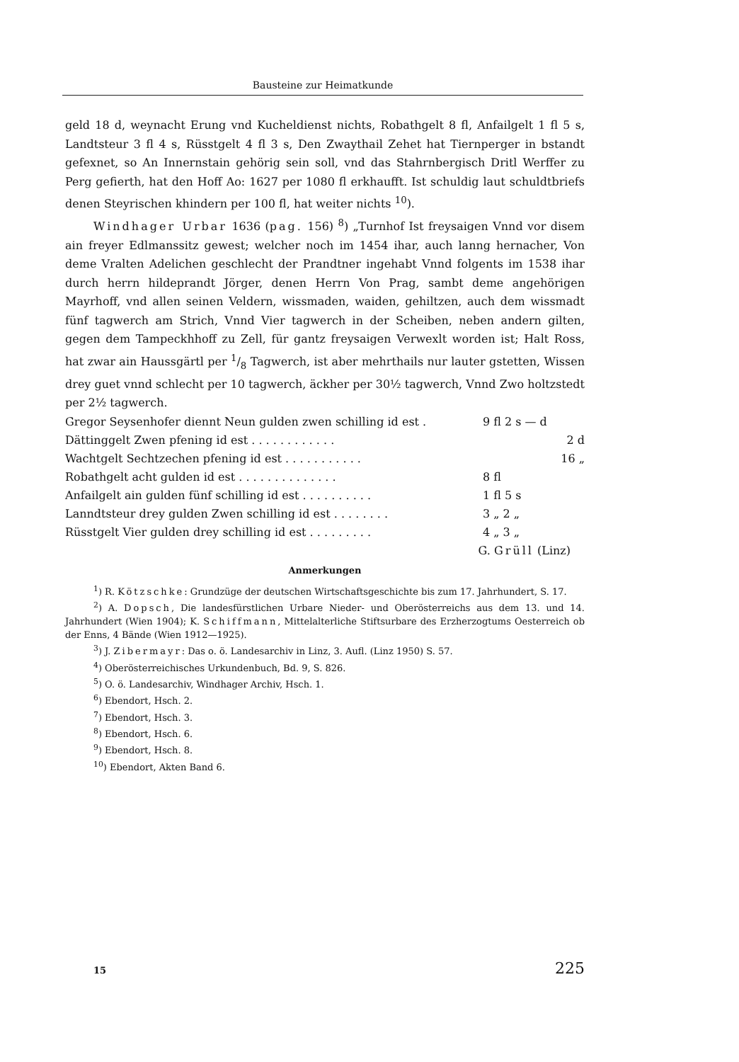Bausteine zur Heimatkunde
geld 18 d, weynacht Erung vnd Kucheldienst nichts, Robathgelt 8 fl, Anfailgelt 1 fl 5 s, Landtsteur 3 fl 4 s, Rüsstgelt 4 fl 3 s, Den Zwaythail Zehet hat Tiernperger in bstandt gefexnet, so An Innernstain gehörig sein soll, vnd das Stahrnbergisch Dritl Werffer zu Perg gefierth, hat den Hoff Ao: 1627 per 1080 fl erkhaufft. Ist schuldig laut schuldtbriefs denen Steyrischen khindern per 100 fl, hat weiter nichts <sup>10</sup>).
Windhager Urbar 1636 (pag. 156) <sup>8</sup>) „Turnhof Ist freysaigen Vnnd vor disem ain freyer Edlmanssitz gewest; welcher noch im 1454 ihar, auch lanng hernacher, Von deme Vralten Adelichen geschlecht der Prandtner ingehabt Vnnd folgents im 1538 ihar durch herrn hildeprandt Jörger, denen Herrn Von Prag, sambt deme angehörigen Mayrhoff, vnd allen seinen Veldern, wissmaden, waiden, gehiltzen, auch dem wissmadt fünf tagwerch am Strich, Vnnd Vier tagwerch in der Scheiben, neben andern gilten, gegen dem Tampeckhhoff zu Zell, für gantz freysaigen Verwexlt worden ist; Halt Ross, hat zwar ain Haussgärtl per 1/8 Tagwerch, ist aber mehrthails nur lauter gstetten, Wissen drey guet vnnd schlecht per 10 tagwerch, äckher per 30½ tagwerch, Vnnd Zwo holtzstedt per 2½ tagwerch.
| Gregor Seysenhofer diennt Neun gulden zwen schilling id est . | 9 fl 2 s — d | |
| Dättinggelt Zwen pfening id est . . . . . . . . . . . . | | 2 d |
| Wachtgelt Sechtzechen pfening id est . . . . . . . . . . . | | 16 „ |
| Robathgelt acht gulden id est . . . . . . . . . . . . . . | 8 fl | |
| Anfailgelt ain gulden fünf schilling id est . . . . . . . . . . | 1 fl 5 s | |
| Lanndtsteur drey gulden Zwen schilling id est . . . . . . . . | 3 „ 2 „ | |
| Rüsstgelt Vier gulden drey schilling id est . . . . . . . . . | 4 „ 3 „ | |
G. Grüll (Linz)
Anmerkungen
<sup>1</sup>) R. Kötzschke: Grundzüge der deutschen Wirtschaftsgeschichte bis zum 17. Jahrhundert, S. 17.
<sup>2</sup>) A. Dopsch, Die landesfürstlichen Urbare Nieder- und Oberösterreichs aus dem 13. und 14. Jahrhundert (Wien 1904); K. Schiffmann, Mittelalterliche Stiftsurbare des Erzherzogtums Oesterreich ob der Enns, 4 Bände (Wien 1912—1925).
<sup>3</sup>) J. Zibermayr: Das o. ö. Landesarchiv in Linz, 3. Aufl. (Linz 1950) S. 57.
<sup>4</sup>) Oberösterreichisches Urkundenbuch, Bd. 9, S. 826.
<sup>5</sup>) O. ö. Landesarchiv, Windhager Archiv, Hsch. 1.
<sup>6</sup>) Ebendort, Hsch. 2.
<sup>7</sup>) Ebendort, Hsch. 3.
<sup>8</sup>) Ebendort, Hsch. 6.
<sup>9</sup>) Ebendort, Hsch. 8.
<sup>10</sup>) Ebendort, Akten Band 6.
15 225